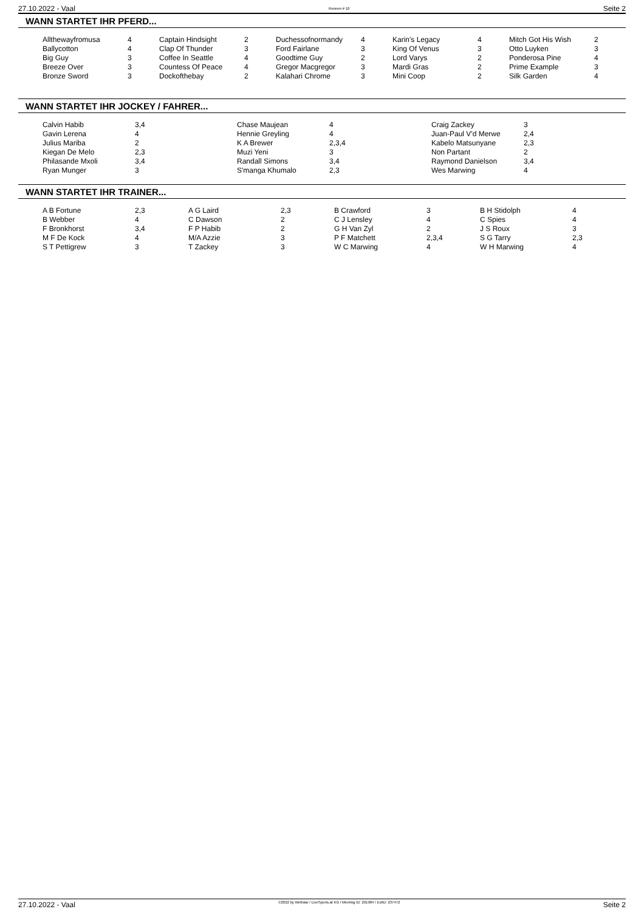27.10.2022 - Vaal Rennen # 10 Seite 2
WANN STARTET IHR PFERD...
| Allthewayfromusa | 4 | Captain Hindsight | 2 | Duchessofnormandy | 4 | Karin's Legacy | 4 | Mitch Got His Wish | 2 |
| Ballycotton | 4 | Clap Of Thunder | 3 | Ford Fairlane | 3 | King Of Venus | 3 | Otto Luyken | 3 |
| Big Guy | 3 | Coffee In Seattle | 4 | Goodtime Guy | 2 | Lord Varys | 2 | Ponderosa Pine | 4 |
| Breeze Over | 3 | Countess Of Peace | 4 | Gregor Macgregor | 3 | Mardi Gras | 2 | Prime Example | 3 |
| Bronze Sword | 3 | Dockofthebay | 2 | Kalahari Chrome | 3 | Mini Coop | 2 | Silk Garden | 4 |
WANN STARTET IHR JOCKEY / FAHRER...
| Calvin Habib | 3,4 | Chase Maujean | 4 | Craig Zackey | 3 |
| Gavin Lerena | 4 | Hennie Greyling | 4 | Juan-Paul V'd Merwe | 2,4 |
| Julius Mariba | 2 | K A Brewer | 2,3,4 | Kabelo Matsunyane | 2,3 |
| Kiegan De Melo | 2,3 | Muzi Yeni | 3 | Non Partant | 2 |
| Philasande Mxoli | 3,4 | Randall Simons | 3,4 | Raymond Danielson | 3,4 |
| Ryan Munger | 3 | S'manga Khumalo | 2,3 | Wes Marwing | 4 |
WANN STARTET IHR TRAINER...
| A B Fortune | 2,3 | A G Laird | 2,3 | B Crawford | 3 | B H Stidolph | 4 |
| B Webber | 4 | C Dawson | 2 | C J Lensley | 4 | C Spies | 4 |
| F Bronkhorst | 3,4 | F P Habib | 2 | G H Van Zyl | 2 | J S Roux | 3 |
| M F De Kock | 4 | M/A Azzie | 3 | P F Matchett | 2,3,4 | S G Tarry | 2,3 |
| S T Pettigrew | 3 | T Zackey | 3 | W C Marwing | 4 | W H Marwing | 4 |
27.10.2022 - Vaal ©2022 by Wettstar / LiveSports.at KG / Meeting ID: 291984 / ExtID: 237472 Seite 2